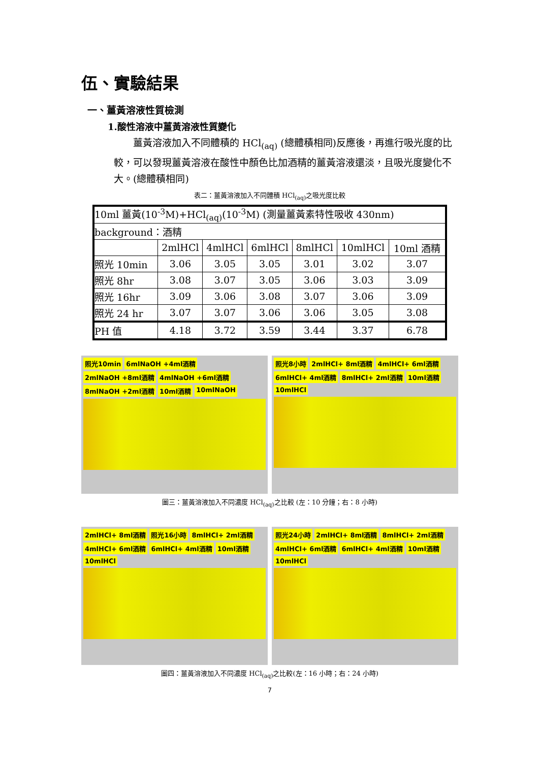伍、實驗結果
一、薑黃溶液性質檢測
1.酸性溶液中薑黃溶液性質變化
薑黃溶液加入不同體積的 HCl<sub>(aq)</sub> (總體積相同)反應後，再進行吸光度的比較，可以發現薑黃溶液在酸性中顏色比加酒精的薑黃溶液還淡，且吸光度變化不大。(總體積相同)
表二：薑黃溶液加入不同體積 HCl<sub>(aq)</sub>之吸光度比較
| 10ml 薑黃(10<sup>-3</sup>M)+HCl<sub>(aq)</sub>(10<sup>-3</sup>M) (測量薑黃素特性吸收 430nm) | | | | | | |
| background：酒精 | | | | | | |
| | 2mlHCl | 4mlHCl | 6mlHCl | 8mlHCl | 10mlHCl | 10ml 酒精 |
| 照光 10min | 3.06 | 3.05 | 3.05 | 3.01 | 3.02 | 3.07 |
| 照光 8hr | 3.08 | 3.07 | 3.05 | 3.06 | 3.03 | 3.09 |
| 照光 16hr | 3.09 | 3.06 | 3.08 | 3.07 | 3.06 | 3.09 |
| 照光 24 hr | 3.07 | 3.07 | 3.06 | 3.06 | 3.05 | 3.08 |
| PH 值 | 4.18 | 3.72 | 3.59 | 3.44 | 3.37 | 6.78 |
照光10min 6mlNaOH +4ml酒精 2mlNaOH +8ml酒精 4mlNaOH +6ml酒精 8mlNaOH +2ml酒精 10ml酒精 10mlNaOH
照光8小時 2mlHCl+ 8ml酒精 4mlHCl+ 6ml酒精 6mlHCl+ 4ml酒精 8mlHCl+ 2ml酒精 10ml酒精 10mlHCl
圖三：薑黃溶液加入不同濃度 HCl<sub>(aq)</sub>之比較 (左：10 分鐘；右：8 小時)
2mlHCl+ 8ml酒精 照光16小時 8mlHCl+ 2ml酒精 4mlHCl+ 6ml酒精 6mlHCl+ 4ml酒精 10ml酒精 10mlHCl
照光24小時 2mlHCl+ 8ml酒精 8mlHCl+ 2ml酒精 4mlHCl+ 6ml酒精 6mlHCl+ 4ml酒精 10ml酒精 10mlHCl
圖四：薑黃溶液加入不同濃度 HCl<sub>(aq)</sub>之比較(左：16 小時；右：24 小時)
7